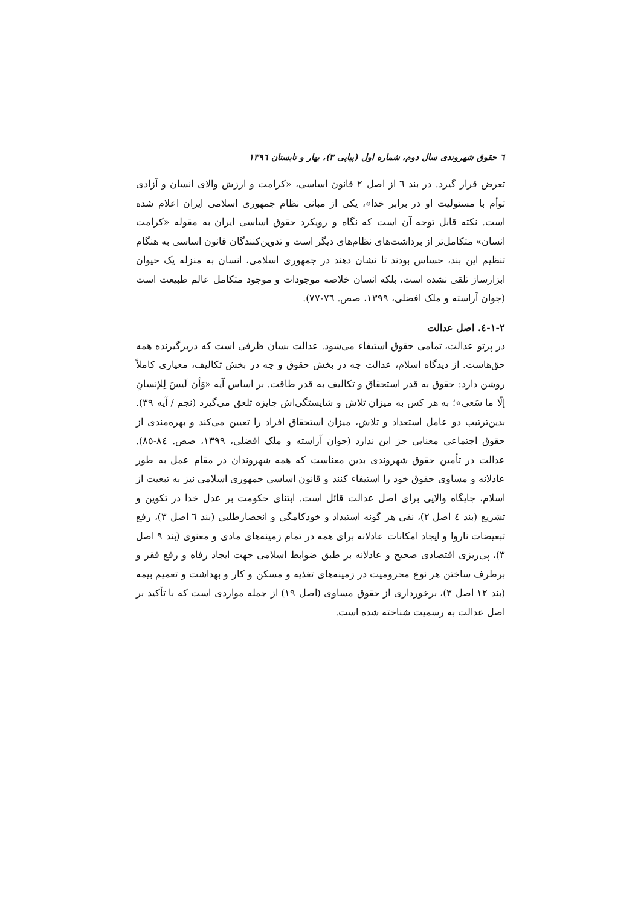٦ حقوق شهروندی سال دوم، شماره اول (پیاپی ٣)، بهار و تابستان ١٣٩٦
تعرض قرار گیرد. در بند ٦ از اصل ٢ قانون اساسی، «کرامت و ارزش والای انسان و آزادی توأم با مسئولیت او در برابر خدا»، یکی از مبانی نظام جمهوری اسلامی ایران اعلام شده است. نکته قابل توجه آن است که نگاه و رویکرد حقوق اساسی ایران به مقوله «کرامت انسان» متکامل‌تر از برداشت‌های نظام‌های دیگر است و تدوین‌کنندگان قانون اساسی به هنگام تنظیم این بند، حساس بودند تا نشان دهند در جمهوری اسلامی، انسان به منزله یک حیوان ابزارساز تلقی نشده است، بلکه انسان خلاصه موجودات و موجود متکامل عالم طبیعت است (جوان آراسته و ملک افضلی، ١٣٩٩، صص. ٧٦-٧٧).
٢-١-٤. اصل عدالت
در پرتو عدالت، تمامی حقوق استیفاء می‌شود. عدالت بسان ظرفی است که دربرگیرنده همه حق‌هاست. از دیدگاه اسلام، عدالت چه در بخش حقوق و چه در بخش تکالیف، معیاری کاملاً روشن دارد: حقوق به قدر استحقاق و تکالیف به قدر طاقت. بر اساس آیه «وَأن لَیسَ لِلإنسانِ إلّا ما سَعی»؛ به هر کس به میزان تلاش و شایستگی‌اش جایزه تلعق می‌گیرد (نجم / آیه ٣٩). بدین‌ترتیب دو عامل استعداد و تلاش، میزان استحقاق افراد را تعیین می‌کند و بهره‌مندی از حقوق اجتماعی معنایی جز این ندارد (جوان آراسته و ملک افضلی، ١٣٩٩، صص. ٨٤-٨٥). عدالت در تأمین حقوق شهروندی بدین معناست که همه شهروندان در مقام عمل به طور عادلانه و مساوی حقوق خود را استیفاء کنند و قانون اساسی جمهوری اسلامی نیز به تبعیت از اسلام، جایگاه والایی برای اصل عدالت قائل است. ابتنای حکومت بر عدل خدا در تکوین و تشریع (بند ٤ اصل ٢)، نفی هر گونه استبداد و خودکامگی و انحصارطلبی (بند ٦ اصل ٣)، رفع تبعیضات ناروا و ایجاد امکانات عادلانه برای همه در تمام زمینه‌های مادی و معنوی (بند ٩ اصل ٣)، پی‌ریزی اقتصادی صحیح و عادلانه بر طبق ضوابط اسلامی جهت ایجاد رفاه و رفع فقر و برطرف ساختن هر نوع محرومیت در زمینه‌های تغذیه و مسکن و کار و بهداشت و تعمیم بیمه (بند ١٢ اصل ٣)، برخورداری از حقوق مساوی (اصل ١٩) از جمله مواردی است که با تأکید بر اصل عدالت به رسمیت شناخته شده است.